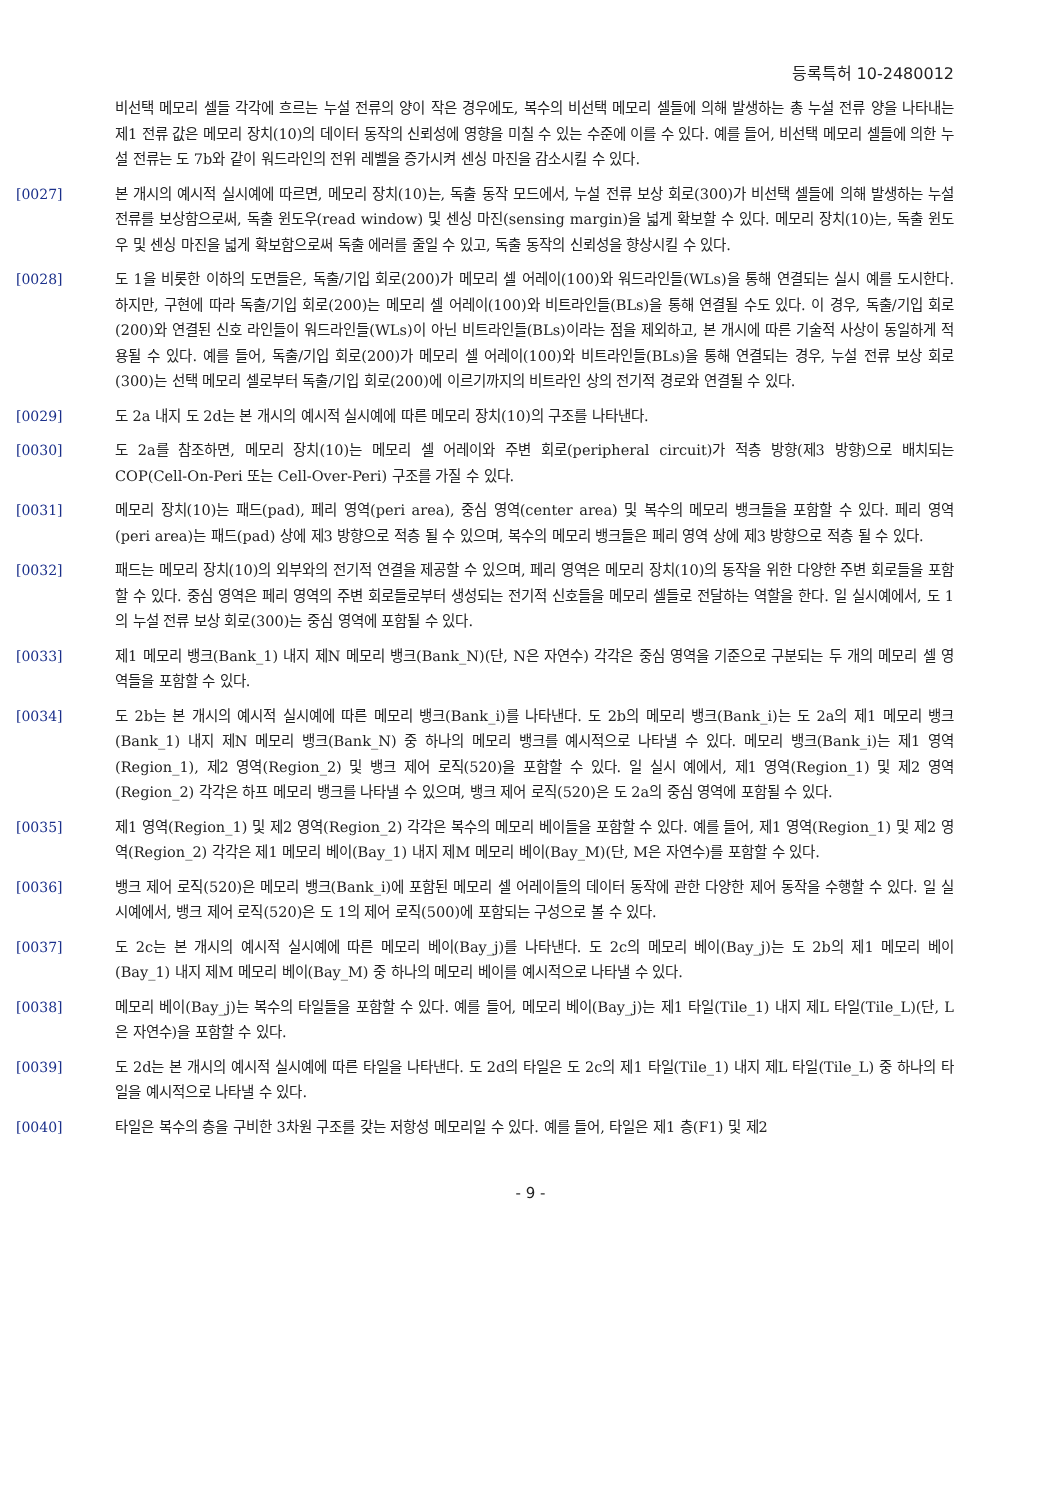등록특허 10-2480012
비선택 메모리 셀들 각각에 흐르는 누설 전류의 양이 작은 경우에도, 복수의 비선택 메모리 셀들에 의해 발생하는 총 누설 전류 양을 나타내는 제1 전류 값은 메모리 장치(10)의 데이터 동작의 신뢰성에 영향을 미칠 수 있는 수준에 이를 수 있다. 예를 들어, 비선택 메모리 셀들에 의한 누설 전류는 도 7b와 같이 워드라인의 전위 레벨을 증가시켜 센싱 마진을 감소시킬 수 있다.
[0027] 본 개시의 예시적 실시예에 따르면, 메모리 장치(10)는, 독출 동작 모드에서, 누설 전류 보상 회로(300)가 비선택 셀들에 의해 발생하는 누설 전류를 보상함으로써, 독출 윈도우(read window) 및 센싱 마진(sensing margin)을 넓게 확보할 수 있다. 메모리 장치(10)는, 독출 윈도우 및 센싱 마진을 넓게 확보함으로써 독출 에러를 줄일 수 있고, 독출 동작의 신뢰성을 향상시킬 수 있다.
[0028] 도 1을 비롯한 이하의 도면들은, 독출/기입 회로(200)가 메모리 셀 어레이(100)와 워드라인들(WLs)을 통해 연결되는 실시 예를 도시한다. 하지만, 구현에 따라 독출/기입 회로(200)는 메모리 셀 어레이(100)와 비트라인들(BLs)을 통해 연결될 수도 있다. 이 경우, 독출/기입 회로(200)와 연결된 신호 라인들이 워드라인들(WLs)이 아닌 비트라인들(BLs)이라는 점을 제외하고, 본 개시에 따른 기술적 사상이 동일하게 적용될 수 있다. 예를 들어, 독출/기입 회로(200)가 메모리 셀 어레이(100)와 비트라인들(BLs)을 통해 연결되는 경우, 누설 전류 보상 회로(300)는 선택 메모리 셀로부터 독출/기입 회로(200)에 이르기까지의 비트라인 상의 전기적 경로와 연결될 수 있다.
[0029] 도 2a 내지 도 2d는 본 개시의 예시적 실시예에 따른 메모리 장치(10)의 구조를 나타낸다.
[0030] 도 2a를 참조하면, 메모리 장치(10)는 메모리 셀 어레이와 주변 회로(peripheral circuit)가 적층 방향(제3 방향)으로 배치되는 COP(Cell-On-Peri 또는 Cell-Over-Peri) 구조를 가질 수 있다.
[0031] 메모리 장치(10)는 패드(pad), 페리 영역(peri area), 중심 영역(center area) 및 복수의 메모리 뱅크들을 포함할 수 있다. 페리 영역(peri area)는 패드(pad) 상에 제3 방향으로 적층 될 수 있으며, 복수의 메모리 뱅크들은 페리 영역 상에 제3 방향으로 적층 될 수 있다.
[0032] 패드는 메모리 장치(10)의 외부와의 전기적 연결을 제공할 수 있으며, 페리 영역은 메모리 장치(10)의 동작을 위한 다양한 주변 회로들을 포함할 수 있다. 중심 영역은 페리 영역의 주변 회로들로부터 생성되는 전기적 신호들을 메모리 셀들로 전달하는 역할을 한다. 일 실시예에서, 도 1의 누설 전류 보상 회로(300)는 중심 영역에 포함될 수 있다.
[0033] 제1 메모리 뱅크(Bank_1) 내지 제N 메모리 뱅크(Bank_N)(단, N은 자연수) 각각은 중심 영역을 기준으로 구분되는 두 개의 메모리 셀 영역들을 포함할 수 있다.
[0034] 도 2b는 본 개시의 예시적 실시예에 따른 메모리 뱅크(Bank_i)를 나타낸다. 도 2b의 메모리 뱅크(Bank_i)는 도 2a의 제1 메모리 뱅크(Bank_1) 내지 제N 메모리 뱅크(Bank_N) 중 하나의 메모리 뱅크를 예시적으로 나타낼 수 있다. 메모리 뱅크(Bank_i)는 제1 영역(Region_1), 제2 영역(Region_2) 및 뱅크 제어 로직(520)을 포함할 수 있다. 일 실시 예에서, 제1 영역(Region_1) 및 제2 영역(Region_2) 각각은 하프 메모리 뱅크를 나타낼 수 있으며, 뱅크 제어 로직(520)은 도 2a의 중심 영역에 포함될 수 있다.
[0035] 제1 영역(Region_1) 및 제2 영역(Region_2) 각각은 복수의 메모리 베이들을 포함할 수 있다. 예를 들어, 제1 영역(Region_1) 및 제2 영역(Region_2) 각각은 제1 메모리 베이(Bay_1) 내지 제M 메모리 베이(Bay_M)(단, M은 자연수)를 포함할 수 있다.
[0036] 뱅크 제어 로직(520)은 메모리 뱅크(Bank_i)에 포함된 메모리 셀 어레이들의 데이터 동작에 관한 다양한 제어 동작을 수행할 수 있다. 일 실시예에서, 뱅크 제어 로직(520)은 도 1의 제어 로직(500)에 포함되는 구성으로 볼 수 있다.
[0037] 도 2c는 본 개시의 예시적 실시예에 따른 메모리 베이(Bay_j)를 나타낸다. 도 2c의 메모리 베이(Bay_j)는 도 2b의 제1 메모리 베이(Bay_1) 내지 제M 메모리 베이(Bay_M) 중 하나의 메모리 베이를 예시적으로 나타낼 수 있다.
[0038] 메모리 베이(Bay_j)는 복수의 타일들을 포함할 수 있다. 예를 들어, 메모리 베이(Bay_j)는 제1 타일(Tile_1) 내지 제L 타일(Tile_L)(단, L은 자연수)을 포함할 수 있다.
[0039] 도 2d는 본 개시의 예시적 실시예에 따른 타일을 나타낸다. 도 2d의 타일은 도 2c의 제1 타일(Tile_1) 내지 제L 타일(Tile_L) 중 하나의 타일을 예시적으로 나타낼 수 있다.
[0040] 타일은 복수의 층을 구비한 3차원 구조를 갖는 저항성 메모리일 수 있다. 예를 들어, 타일은 제1 층(F1) 및 제2
- 9 -